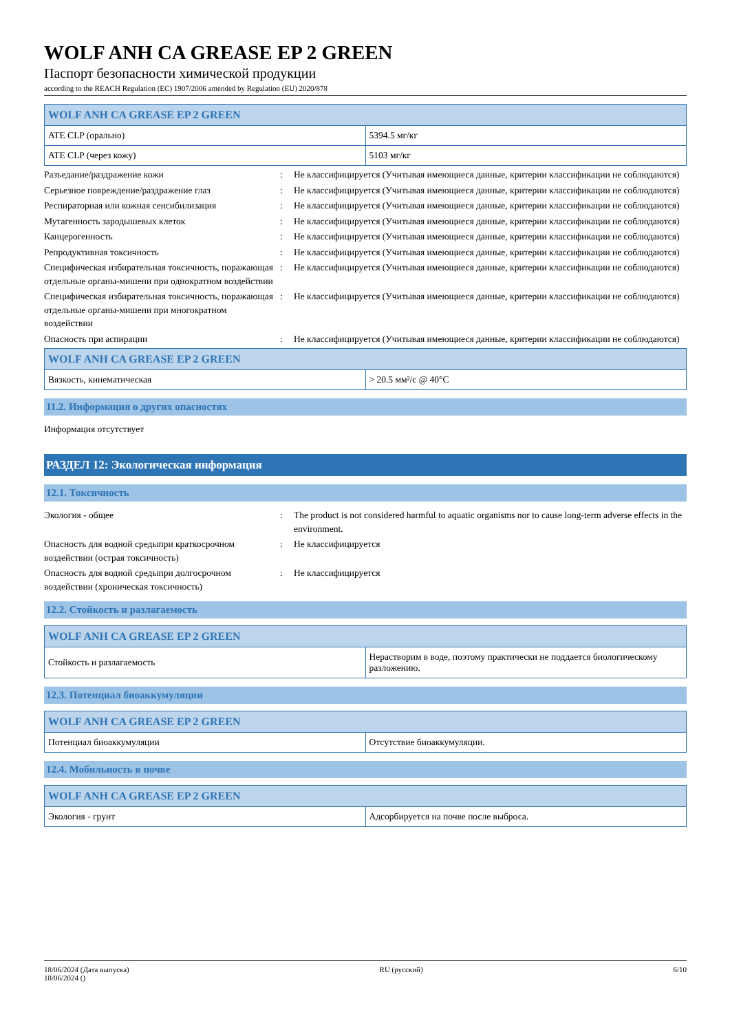WOLF ANH CA GREASE EP 2 GREEN
Паспорт безопасности химической продукции
according to the REACH Regulation (EC) 1907/2006 amended by Regulation (EU) 2020/878
| WOLF ANH CA GREASE EP 2 GREEN | |
| --- | --- |
| ATE CLP (орально) | 5394.5 мг/кг |
| ATE CLP (через кожу) | 5103 мг/кг |
Разъедание/раздражение кожи : Не классифицируется (Учитывая имеющиеся данные, критерии классификации не соблюдаются)
Серьезное повреждение/раздражение глаз : Не классифицируется (Учитывая имеющиеся данные, критерии классификации не соблюдаются)
Респираторная или кожная сенсибилизация : Не классифицируется (Учитывая имеющиеся данные, критерии классификации не соблюдаются)
Мутагенность зародышевых клеток : Не классифицируется (Учитывая имеющиеся данные, критерии классификации не соблюдаются)
Канцерогенность : Не классифицируется (Учитывая имеющиеся данные, критерии классификации не соблюдаются)
Репродуктивная токсичность : Не классифицируется (Учитывая имеющиеся данные, критерии классификации не соблюдаются)
Специфическая избирательная токсичность, поражающая отдельные органы-мишени при однократном воздействии
: Не классифицируется (Учитывая имеющиеся данные, критерии классификации не соблюдаются)
Специфическая избирательная токсичность, поражающая отдельные органы-мишени при многократном воздействии
: Не классифицируется (Учитывая имеющиеся данные, критерии классификации не соблюдаются)
Опасность при аспирации : Не классифицируется (Учитывая имеющиеся данные, критерии классификации не соблюдаются)
| WOLF ANH CA GREASE EP 2 GREEN | |
| --- | --- |
| Вязкость, кинематическая | > 20.5 мм²/с @ 40°C |
11.2. Информация о других опасностях
Информация отсутствует
РАЗДЕЛ 12: Экологическая информация
12.1. Токсичность
Экология - общее : The product is not considered harmful to aquatic organisms nor to cause long-term adverse effects in the environment.
Опасность для водной средыпри краткосрочном воздействии (острая токсичность)
: Не классифицируется
Опасность для водной средыпри долгосрочном воздействии (хроническая токсичность)
: Не классифицируется
12.2. Стойкость и разлагаемость
| WOLF ANH CA GREASE EP 2 GREEN | |
| --- | --- |
| Стойкость и разлагаемость | Нерастворим в воде, поэтому практически не поддается биологическому разложению. |
12.3. Потенциал биоаккумуляции
| WOLF ANH CA GREASE EP 2 GREEN | |
| --- | --- |
| Потенциал биоаккумуляции | Отсутствие биоаккумуляции. |
12.4. Мобильность в почве
| WOLF ANH CA GREASE EP 2 GREEN | |
| --- | --- |
| Экология - грунт | Адсорбируется на почве после выброса. |
18/06/2024 (Дата выпуска)
18/06/2024 ()
RU (русский) 6/10